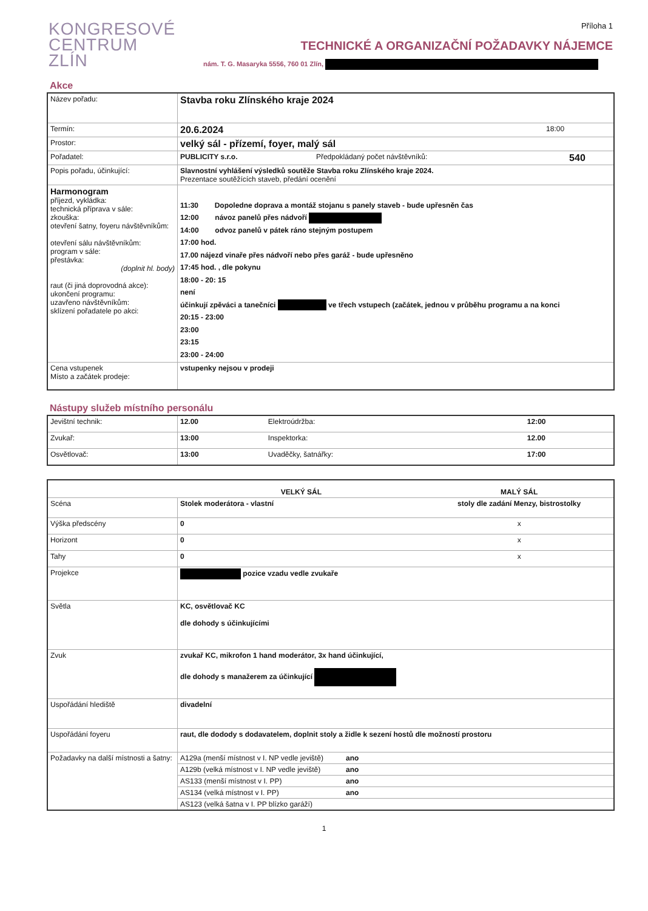KONGRESOVÉ
CENTRUM
ZLÍN
Příloha 1
TECHNICKÉ A ORGANIZAČNÍ POŽADAVKY NÁJEMCE
nám. T. G. Masaryka 5556, 760 01 Zlín,
Akce
| Název pořadu: | Stavba roku Zlínského kraje 2024 | | |
| Termín: | 20.6.2024 | 18:00 | |
| Prostor: | velký sál - přízemí, foyer, malý sál | | |
| Pořadatel: | PUBLICITY s.r.o. | Předpokládaný počet návštěvníků: | 540 |
| Popis pořadu, účinkující: | Slavnostní vyhlášení výsledků soutěže Stavba roku Zlínského kraje 2024. Prezentace soutěžících staveb, předání ocenění | | |
| Harmonogram příjezd, vykládka: technická příprava v sále: zkouška: otevření šatny, foyeru návštěvníkům: otevření sálu návštěvníkům: program v sále: přestávka: (doplnit hl. body) raut (či jiná doprovodná akce): ukončení programu: uzavřeno návštěvníkům: sklízení pořadatele po akci: | 11:30 Dopoledne doprava a montáž stojanu s panely staveb - bude upřesněn čas 12:00 návoz panelů přes nádvoří 14:00 odvoz panelů v pátek ráno stejným postupem 17:00 hod. 17.00 nájezd vinaře přes nádvoří nebo přes garáž - bude upřesněno 17:45 hod. , dle pokynu 18:00 - 20: 15 není účinkují zpěváci a tanečníci ve třech vstupech (začátek, jednou v průběhu programu a na konci 20:15 - 23:00 23:00 23:15 23:00 - 24:00 | | |
| Cena vstupenek Místo a začátek prodeje: | vstupenky nejsou v prodeji | | |
Nástupy služeb místního personálu
| Jevištní technik: | 12.00 | Elektroúdržba: | 12:00 |
| Zvukař: | 13:00 | Inspektorka: | 12.00 |
| Osvětlovač: | 13:00 | Uvaděčky, šatnářky: | 17:00 |
| | VELKÝ SÁL | | MALÝ SÁL |
| --- | --- | --- | --- |
| Scéna | Stolek moderátora - vlastní | | stoly dle zadání Menzy, bistrostolky |
| Výška předscény | 0 | | x |
| Horizont | 0 | | x |
| Tahy | 0 | | x |
| Projekce | pozice vzadu vedle zvukaře | | |
| Světla | KC, osvětlovač KC dle dohody s účinkujícími | | |
| Zvuk | zvukař KC, mikrofon 1 hand moderátor, 3x hand účinkující, dle dohody s manažerem za účinkující | | |
| Uspořádání hlediště | divadelní | | |
| Uspořádání foyeru | raut, dle dodody s dodavatelem, doplnit stoly a židle k sezení hostů dle možností prostoru | | |
| Požadavky na další místnosti a šatny: | A129a (menší místnost v I. NP vedle jeviště) | ano | |
| | A129b (velká místnost v I. NP vedle jeviště) | ano | |
| | AS133 (menší místnost v I. PP) | ano | |
| | AS134 (velká místnost v I. PP) | ano | |
| | AS123 (velká šatna v I. PP blízko garáží) | | |
1